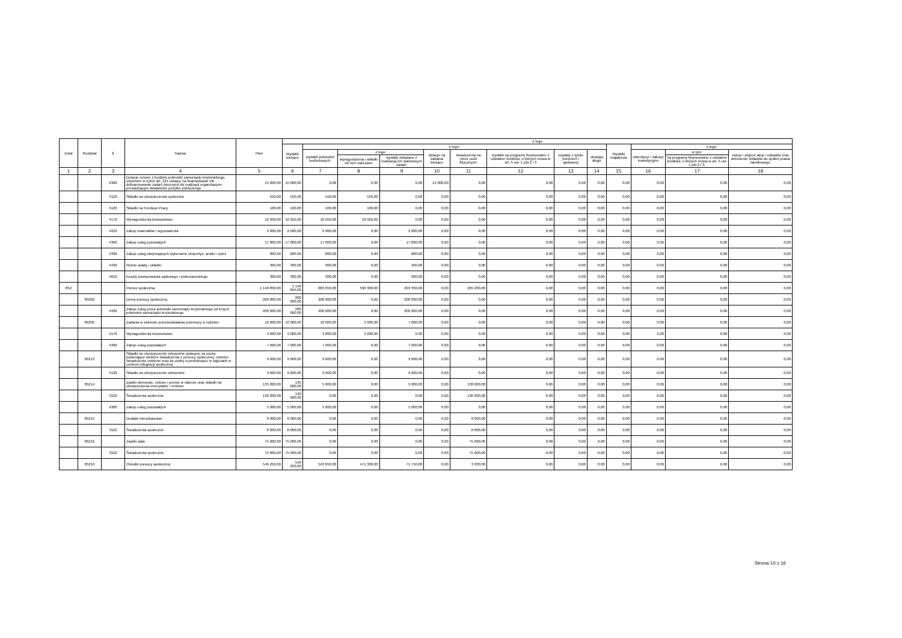| Dział | Rozdział | § | Nazwa | Plan | Z tego | | | | | | | | | | | | |
| --- | --- | --- | --- | --- | --- | --- | --- | --- | --- | --- | --- | --- | --- | --- | --- | --- | --- |
| | | | | | Wydatki bieżące | z tego: | | | | | | | | Wydatki majątkowe | z tego: | | |
| | | | | | | wydatki jednostek budżetowych, | z tego: | | dotacje na zadania bieżące | świadczenia na rzecz osób fizycznych; | wydatki na programy finansowane z udziałem środków, o których mowa w art. 5 ust. 1 pkt 2 i 3 | wypłaty z tytułu poręczeń i gwarancji | obsługa długu | | inwestycje i zakupy inwestycyjne | w tym: | zakup i objęcie akcji i udziałów oraz wniesienie wkładów do spółek prawa handlowego. |
| | | | | | | | wynagrodzenia i składki od nich naliczane | wydatki związane z realizacją ich statutowych zadań; | | | | | | | | na programy finansowane z udziałem środków, o których mowa w art. 5 ust. 1 pkt 2 i 3, | |
| 1 | 2 | 3 | 4 | 5 | 6 | 7 | 8 | 9 | 10 | 11 | 12 | 13 | 14 | 15 | 16 | 17 | 18 |
| | | 2360 | Dotacje celowe z budżetu jednostki samorządu terytorialnego, udzielone w trybie art. 221 ustawy, na finansowanie lub dofinansowanie zadań zleconych do realizacji organizacjom prowadzącym działalność pożytku publicznego | 15 000,00 | 15 000,00 | 0,00 | 0,00 | 0,00 | 15 000,00 | 0,00 | 0,00 | 0,00 | 0,00 | 0,00 | 0,00 | 0,00 | 0,00 |
| | | 4110 | Składki na ubezpieczenia społeczne | 550,00 | 550,00 | 550,00 | 550,00 | 0,00 | 0,00 | 0,00 | 0,00 | 0,00 | 0,00 | 0,00 | 0,00 | 0,00 | 0,00 |
| | | 4120 | Składki na Fundusz Pracy | 100,00 | 100,00 | 100,00 | 100,00 | 0,00 | 0,00 | 0,00 | 0,00 | 0,00 | 0,00 | 0,00 | 0,00 | 0,00 | 0,00 |
| | | 4170 | Wynagrodzenia bezosobowe | 10 950,00 | 10 950,00 | 10 950,00 | 10 950,00 | 0,00 | 0,00 | 0,00 | 0,00 | 0,00 | 0,00 | 0,00 | 0,00 | 0,00 | 0,00 |
| | | 4210 | Zakup materiałów i wyposażenia | 2 000,00 | 2 000,00 | 2 000,00 | 0,00 | 2 000,00 | 0,00 | 0,00 | 0,00 | 0,00 | 0,00 | 0,00 | 0,00 | 0,00 | 0,00 |
| | | 4300 | Zakup usług pozostałych | 17 000,00 | 17 000,00 | 17 000,00 | 0,00 | 17 000,00 | 0,00 | 0,00 | 0,00 | 0,00 | 0,00 | 0,00 | 0,00 | 0,00 | 0,00 |
| | | 4390 | Zakup usług obejmujących wykonanie ekspertyz, analiz i opinii | 800,00 | 800,00 | 800,00 | 0,00 | 800,00 | 0,00 | 0,00 | 0,00 | 0,00 | 0,00 | 0,00 | 0,00 | 0,00 | 0,00 |
| | | 4430 | Różne opłaty i składki | 300,00 | 300,00 | 300,00 | 0,00 | 300,00 | 0,00 | 0,00 | 0,00 | 0,00 | 0,00 | 0,00 | 0,00 | 0,00 | 0,00 |
| | | 4610 | Koszty postępowania sądowego i prokuratorskiego | 300,00 | 300,00 | 300,00 | 0,00 | 300,00 | 0,00 | 0,00 | 0,00 | 0,00 | 0,00 | 0,00 | 0,00 | 0,00 | 0,00 |
| 852 | | | Pomoc społeczna | 1 148 850,00 | 1 148 850,00 | 883 650,00 | 590 300,00 | 293 350,00 | 0,00 | 265 200,00 | 0,00 | 0,00 | 0,00 | 0,00 | 0,00 | 0,00 | 0,00 |
| | 85202 | | Domy pomocy społecznej | 200 000,00 | 200 000,00 | 200 000,00 | 0,00 | 200 000,00 | 0,00 | 0,00 | 0,00 | 0,00 | 0,00 | 0,00 | 0,00 | 0,00 | 0,00 |
| | | 4330 | Zakup usług przez jednostki samorządu terytorialnego od innych jednostek samorządu terytorialnego | 200 000,00 | 200 000,00 | 200 000,00 | 0,00 | 200 000,00 | 0,00 | 0,00 | 0,00 | 0,00 | 0,00 | 0,00 | 0,00 | 0,00 | 0,00 |
| | 85205 | | Zadania w zakresie przeciwdziałania przemocy w rodzinie | 10 000,00 | 10 000,00 | 10 000,00 | 3 000,00 | 7 000,00 | 0,00 | 0,00 | 0,00 | 0,00 | 0,00 | 0,00 | 0,00 | 0,00 | 0,00 |
| | | 4170 | Wynagrodzenia bezosobowe | 3 000,00 | 3 000,00 | 3 000,00 | 3 000,00 | 0,00 | 0,00 | 0,00 | 0,00 | 0,00 | 0,00 | 0,00 | 0,00 | 0,00 | 0,00 |
| | | 4300 | Zakup usług pozostałych | 7 000,00 | 7 000,00 | 7 000,00 | 0,00 | 7 000,00 | 0,00 | 0,00 | 0,00 | 0,00 | 0,00 | 0,00 | 0,00 | 0,00 | 0,00 |
| | 85213 | | Składki na ubezpieczenie zdrowotne opłacane za osoby pobierające niektóre świadczenia z pomocy społecznej, niektóre świadczenia rodzinne oraz za osoby uczestniczące w zajęciach w centrum integracji społecznej. | 9 600,00 | 9 600,00 | 9 600,00 | 0,00 | 9 600,00 | 0,00 | 0,00 | 0,00 | 0,00 | 0,00 | 0,00 | 0,00 | 0,00 | 0,00 |
| | | 4130 | Składki na ubezpieczenie zdrowotne | 9 600,00 | 9 600,00 | 9 600,00 | 0,00 | 9 600,00 | 0,00 | 0,00 | 0,00 | 0,00 | 0,00 | 0,00 | 0,00 | 0,00 | 0,00 |
| | 85214 | | Zasiłki okresowe, celowe i pomoc w naturze oraz składki na ubezpieczenia emerytalne i rentowe | 135 000,00 | 135 000,00 | 5 000,00 | 0,00 | 5 000,00 | 0,00 | 130 000,00 | 0,00 | 0,00 | 0,00 | 0,00 | 0,00 | 0,00 | 0,00 |
| | | 3110 | Świadczenia społeczne | 130 000,00 | 130 000,00 | 0,00 | 0,00 | 0,00 | 0,00 | 130 000,00 | 0,00 | 0,00 | 0,00 | 0,00 | 0,00 | 0,00 | 0,00 |
| | | 4300 | Zakup usług pozostałych | 5 000,00 | 5 000,00 | 5 000,00 | 0,00 | 5 000,00 | 0,00 | 0,00 | 0,00 | 0,00 | 0,00 | 0,00 | 0,00 | 0,00 | 0,00 |
| | 85215 | | Dodatki mieszkaniowe | 8 000,00 | 8 000,00 | 0,00 | 0,00 | 0,00 | 0,00 | 8 000,00 | 0,00 | 0,00 | 0,00 | 0,00 | 0,00 | 0,00 | 0,00 |
| | | 3110 | Świadczenia społeczne | 8 000,00 | 8 000,00 | 0,00 | 0,00 | 0,00 | 0,00 | 8 000,00 | 0,00 | 0,00 | 0,00 | 0,00 | 0,00 | 0,00 | 0,00 |
| | 85216 | | Zasiłki stałe | 75 000,00 | 75 000,00 | 0,00 | 0,00 | 0,00 | 0,00 | 75 000,00 | 0,00 | 0,00 | 0,00 | 0,00 | 0,00 | 0,00 | 0,00 |
| | | 3110 | Świadczenia społeczne | 75 000,00 | 75 000,00 | 0,00 | 0,00 | 0,00 | 0,00 | 75 000,00 | 0,00 | 0,00 | 0,00 | 0,00 | 0,00 | 0,00 | 0,00 |
| | 85219 | | Ośrodki pomocy społecznej | 546 250,00 | 546 250,00 | 543 050,00 | 471 300,00 | 71 750,00 | 0,00 | 3 200,00 | 0,00 | 0,00 | 0,00 | 0,00 | 0,00 | 0,00 | 0,00 |
Strona 10 z 16